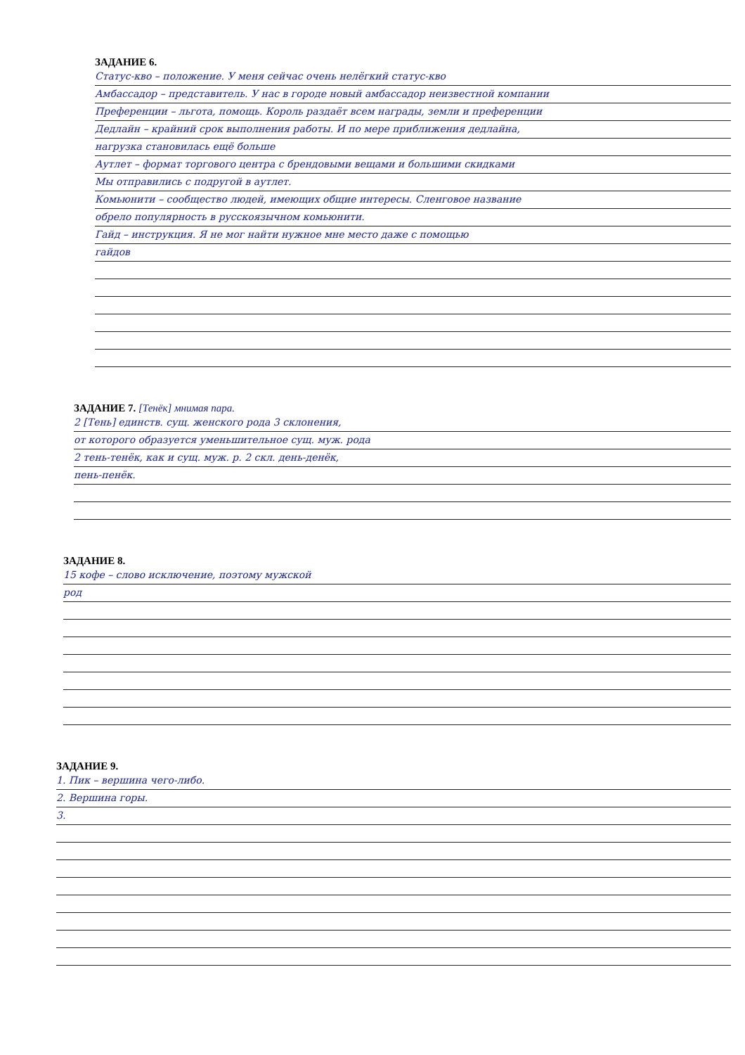ЗАДАНИЕ 6.
Статус-кво – положение. У меня сейчас очень нелёгкий статус-кво
Амбассадор – представитель. У нас в городе новый амбассадор неизвестной компании
Преференции – льгота, помощь. Король раздаёт всем награды, земли и преференции
Дедлайн – крайний срок выполнения работы. И по мере приближения дедлайна,
нагрузка становилась ещё больше
Аутлет – формат торгового центра с брендовыми вещами и большими скидками
Мы отправились с подругой в аутлет.
Комьюнити – сообщество людей, имеющих общие интересы. Сленговое название
обрело популярность в русскоязычном комьюнити.
Гайд – инструкция. Я не мог найти нужное мне место даже с помощью
гайдов
ЗАДАНИЕ 7. [Тенёк] мнимая пара.
2 [Тень] единств. сущ. женского рода 3 склонения,
от которого образуется уменьшительное сущ. муж. рода
2 тень-тенёк, как и сущ. муж. р. 2 скл. день-денёк,
пень-пенёк.
ЗАДАНИЕ 8.
15 кофе – слово исключение, поэтому мужской
род
ЗАДАНИЕ 9.
1. Пик – вершина чего-либо.
2. Вершина горы.
3.